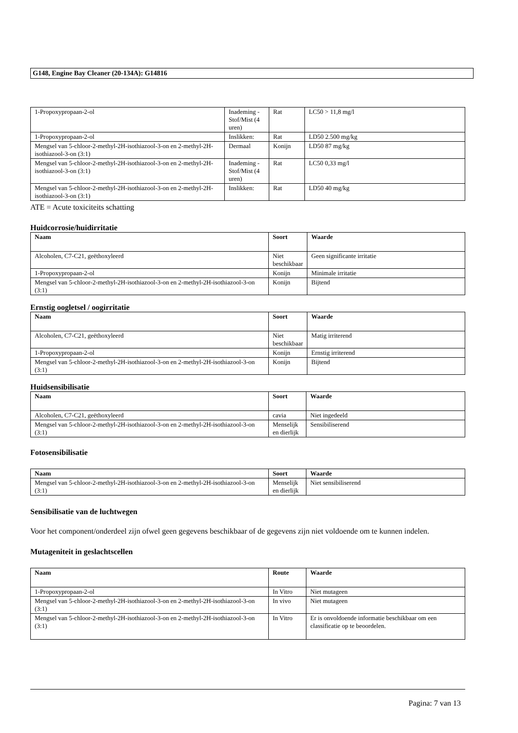G148, Engine Bay Cleaner (20-134A): G14816
| 1-Propoxypropaan-2-ol | Inademing - Stof/Mist (4 uren) | Rat | LC50 > 11,8 mg/l |
| 1-Propoxypropaan-2-ol | Inslikken: | Rat | LD50 2.500 mg/kg |
| Mengsel van 5-chloor-2-methyl-2H-isothiazool-3-on en 2-methyl-2H-isothiazool-3-on (3:1) | Dermaal | Konijn | LD50 87 mg/kg |
| Mengsel van 5-chloor-2-methyl-2H-isothiazool-3-on en 2-methyl-2H-isothiazool-3-on (3:1) | Inademing - Stof/Mist (4 uren) | Rat | LC50 0,33 mg/l |
| Mengsel van 5-chloor-2-methyl-2H-isothiazool-3-on en 2-methyl-2H-isothiazool-3-on (3:1) | Inslikken: | Rat | LD50 40 mg/kg |
ATE = Acute toxiciteits schatting
Huidcorrosie/huidirritatie
| Naam | Soort | Waarde |
| --- | --- | --- |
| Alcoholen, C7-C21, geëthoxyleerd | Niet beschikbaar | Geen significante irritatie |
| 1-Propoxypropaan-2-ol | Konijn | Minimale irritatie |
| Mengsel van 5-chloor-2-methyl-2H-isothiazool-3-on en 2-methyl-2H-isothiazool-3-on (3:1) | Konijn | Bijtend |
Ernstig oogletsel / oogirritatie
| Naam | Soort | Waarde |
| --- | --- | --- |
| Alcoholen, C7-C21, geëthoxyleerd | Niet beschikbaar | Matig irriterend |
| 1-Propoxypropaan-2-ol | Konijn | Ernstig irriterend |
| Mengsel van 5-chloor-2-methyl-2H-isothiazool-3-on en 2-methyl-2H-isothiazool-3-on (3:1) | Konijn | Bijtend |
Huidsensibilisatie
| Naam | Soort | Waarde |
| --- | --- | --- |
| Alcoholen, C7-C21, geëthoxyleerd | cavia | Niet ingedeeld |
| Mengsel van 5-chloor-2-methyl-2H-isothiazool-3-on en 2-methyl-2H-isothiazool-3-on (3:1) | Menselijk en dierlijk | Sensibiliserend |
Fotosensibilisatie
| Naam | Soort | Waarde |
| --- | --- | --- |
| Mengsel van 5-chloor-2-methyl-2H-isothiazool-3-on en 2-methyl-2H-isothiazool-3-on (3:1) | Menselijk en dierlijk | Niet sensibiliserend |
Sensibilisatie van de luchtwegen
Voor het component/onderdeel zijn ofwel geen gegevens beschikbaar of de gegevens zijn niet voldoende om te kunnen indelen.
Mutageniteit in geslachtscellen
| Naam | Route | Waarde |
| --- | --- | --- |
| 1-Propoxypropaan-2-ol | In Vitro | Niet mutageen |
| Mengsel van 5-chloor-2-methyl-2H-isothiazool-3-on en 2-methyl-2H-isothiazool-3-on (3:1) | In vivo | Niet mutageen |
| Mengsel van 5-chloor-2-methyl-2H-isothiazool-3-on en 2-methyl-2H-isothiazool-3-on (3:1) | In Vitro | Er is onvoldoende informatie beschikbaar om een classificatie op te beoordelen. |
Pagina: 7 van 13